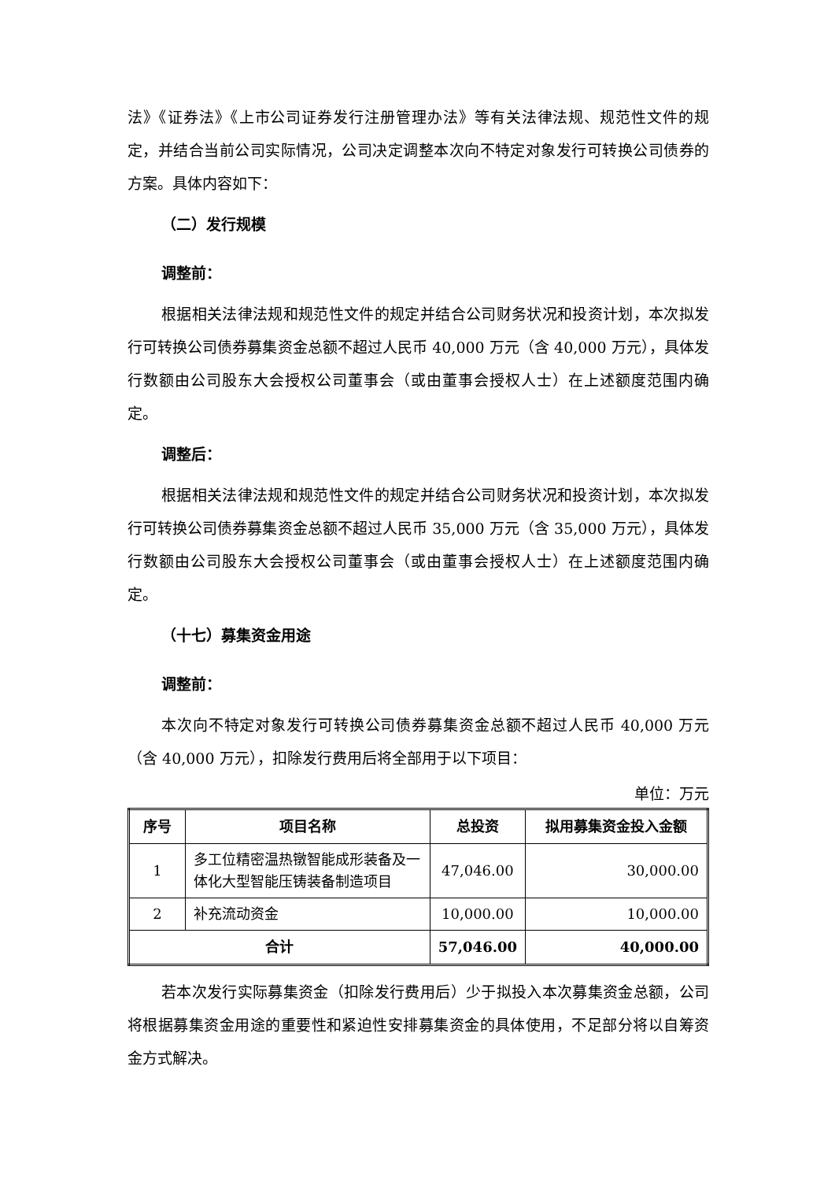法》《证券法》《上市公司证券发行注册管理办法》等有关法律法规、规范性文件的规定，并结合当前公司实际情况，公司决定调整本次向不特定对象发行可转换公司债券的方案。具体内容如下：
（二）发行规模
调整前：
根据相关法律法规和规范性文件的规定并结合公司财务状况和投资计划，本次拟发行可转换公司债券募集资金总额不超过人民币 40,000 万元（含 40,000 万元），具体发行数额由公司股东大会授权公司董事会（或由董事会授权人士）在上述额度范围内确定。
调整后：
根据相关法律法规和规范性文件的规定并结合公司财务状况和投资计划，本次拟发行可转换公司债券募集资金总额不超过人民币 35,000 万元（含 35,000 万元），具体发行数额由公司股东大会授权公司董事会（或由董事会授权人士）在上述额度范围内确定。
（十七）募集资金用途
调整前：
本次向不特定对象发行可转换公司债券募集资金总额不超过人民币 40,000 万元（含 40,000 万元），扣除发行费用后将全部用于以下项目：
单位：万元
| 序号 | 项目名称 | 总投资 | 拟用募集资金投入金额 |
| --- | --- | --- | --- |
| 1 | 多工位精密温热镦智能成形装备及一体化大型智能压铸装备制造项目 | 47,046.00 | 30,000.00 |
| 2 | 补充流动资金 | 10,000.00 | 10,000.00 |
| 合计 | | 57,046.00 | 40,000.00 |
若本次发行实际募集资金（扣除发行费用后）少于拟投入本次募集资金总额，公司将根据募集资金用途的重要性和紧迫性安排募集资金的具体使用，不足部分将以自筹资金方式解决。